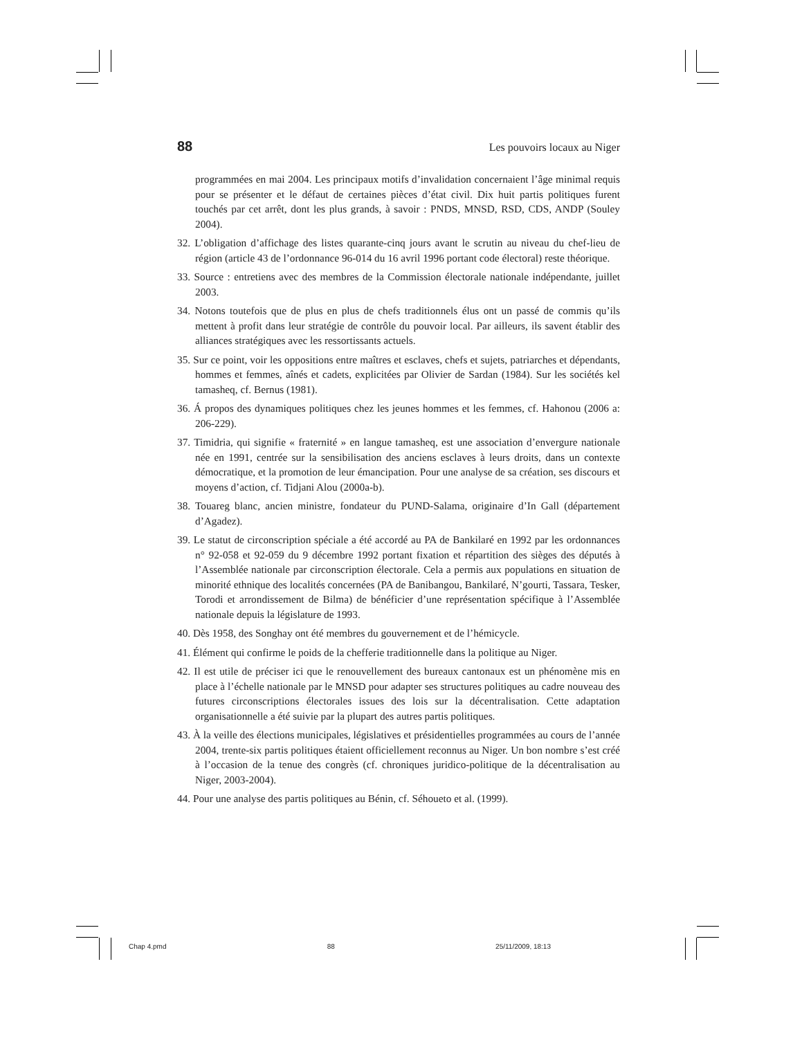88 Les pouvoirs locaux au Niger
programmées en mai 2004. Les principaux motifs d’invalidation concernaient l’âge minimal requis pour se présenter et le défaut de certaines pièces d’état civil. Dix huit partis politiques furent touchés par cet arrêt, dont les plus grands, à savoir : PNDS, MNSD, RSD, CDS, ANDP (Souley 2004).
32. L’obligation d’affichage des listes quarante-cinq jours avant le scrutin au niveau du chef-lieu de région (article 43 de l’ordonnance 96-014 du 16 avril 1996 portant code électoral) reste théorique.
33. Source : entretiens avec des membres de la Commission électorale nationale indépendante, juillet 2003.
34. Notons toutefois que de plus en plus de chefs traditionnels élus ont un passé de commis qu’ils mettent à profit dans leur stratégie de contrôle du pouvoir local. Par ailleurs, ils savent établir des alliances stratégiques avec les ressortissants actuels.
35. Sur ce point, voir les oppositions entre maîtres et esclaves, chefs et sujets, patriarches et dépendants, hommes et femmes, aînés et cadets, explicitées par Olivier de Sardan (1984). Sur les sociétés kel tamasheq, cf. Bernus (1981).
36. Á propos des dynamiques politiques chez les jeunes hommes et les femmes, cf. Hahonou (2006 a: 206-229).
37. Timidria, qui signifie « fraternité » en langue tamasheq, est une association d’envergure nationale née en 1991, centrée sur la sensibilisation des anciens esclaves à leurs droits, dans un contexte démocratique, et la promotion de leur émancipation. Pour une analyse de sa création, ses discours et moyens d’action, cf. Tidjani Alou (2000a-b).
38. Touareg blanc, ancien ministre, fondateur du PUND-Salama, originaire d’In Gall (département d’Agadez).
39. Le statut de circonscription spéciale a été accordé au PA de Bankilaré en 1992 par les ordonnances n° 92-058 et 92-059 du 9 décembre 1992 portant fixation et répartition des sièges des députés à l’Assemblée nationale par circonscription électorale. Cela a permis aux populations en situation de minorité ethnique des localités concernées (PA de Banibangou, Bankilaré, N’gourti, Tassara, Tesker, Torodi et arrondissement de Bilma) de bénéficier d’une représentation spécifique à l’Assemblée nationale depuis la législature de 1993.
40. Dès 1958, des Songhay ont été membres du gouvernement et de l’hémicycle.
41. Élément qui confirme le poids de la chefferie traditionnelle dans la politique au Niger.
42. Il est utile de préciser ici que le renouvellement des bureaux cantonaux est un phénomène mis en place à l’échelle nationale par le MNSD pour adapter ses structures politiques au cadre nouveau des futures circonscriptions électorales issues des lois sur la décentralisation. Cette adaptation organisationnelle a été suivie par la plupart des autres partis politiques.
43. À la veille des élections municipales, législatives et présidentielles programmées au cours de l’année 2004, trente-six partis politiques étaient officiellement reconnus au Niger. Un bon nombre s’est créé à l’occasion de la tenue des congrès (cf. chroniques juridico-politique de la décentralisation au Niger, 2003-2004).
44. Pour une analyse des partis politiques au Bénin, cf. Séhoueto et al. (1999).
Chap 4.pmd 88 25/11/2009, 18:13